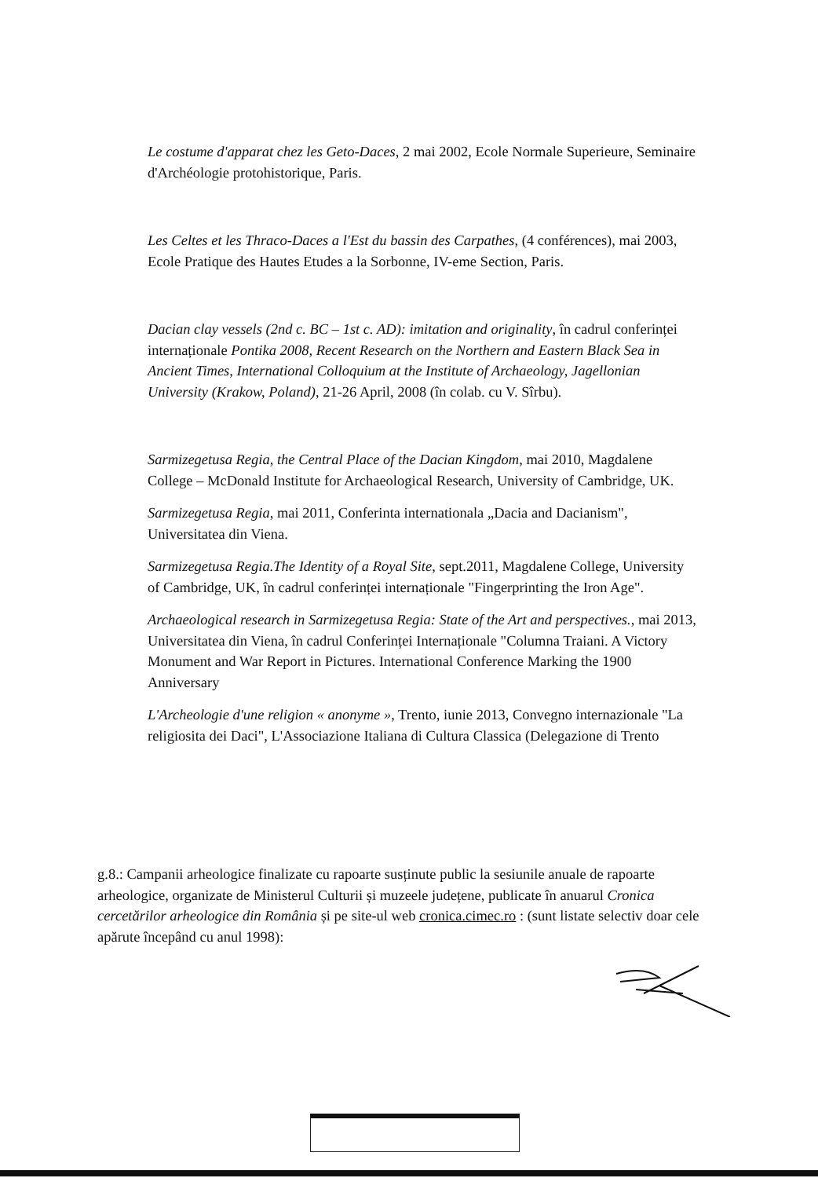Le costume d'apparat chez les Geto-Daces, 2 mai 2002, Ecole Normale Superieure, Seminaire d'Archéologie protohistorique, Paris.
Les Celtes et les Thraco-Daces a l'Est du bassin des Carpathes, (4 conférences), mai 2003, Ecole Pratique des Hautes Etudes a la Sorbonne, IV-eme Section, Paris.
Dacian clay vessels (2nd c. BC – 1st c. AD): imitation and originality, în cadrul conferinței internaționale Pontika 2008, Recent Research on the Northern and Eastern Black Sea in Ancient Times, International Colloquium at the Institute of Archaeology, Jagellonian University (Krakow, Poland), 21-26 April, 2008 (în colab. cu V. Sîrbu).
Sarmizegetusa Regia, the Central Place of the Dacian Kingdom, mai 2010, Magdalene College – McDonald Institute for Archaeological Research, University of Cambridge, UK.
Sarmizegetusa Regia, mai 2011, Conferinta internationala „Dacia and Dacianism", Universitatea din Viena.
Sarmizegetusa Regia.The Identity of a Royal Site, sept.2011, Magdalene College, University of Cambridge, UK, în cadrul conferinței internaționale "Fingerprinting the Iron Age".
Archaeological research in Sarmizegetusa Regia: State of the Art and perspectives., mai 2013, Universitatea din Viena, în cadrul Conferinței Internaționale "Columna Traiani. A Victory Monument and War Report in Pictures. International Conference Marking the 1900 Anniversary
L'Archeologie d'une religion « anonyme », Trento, iunie 2013, Convegno internazionale "La religiosita dei Daci", L'Associazione Italiana di Cultura Classica (Delegazione di Trento
g.8.: Campanii arheologice finalizate cu rapoarte susținute public la sesiunile anuale de rapoarte arheologice, organizate de Ministerul Culturii și muzeele județene, publicate în anuarul Cronica cercetărilor arheologice din România și pe site-ul web cronica.cimec.ro : (sunt listate selectiv doar cele apărute începând cu anul 1998):